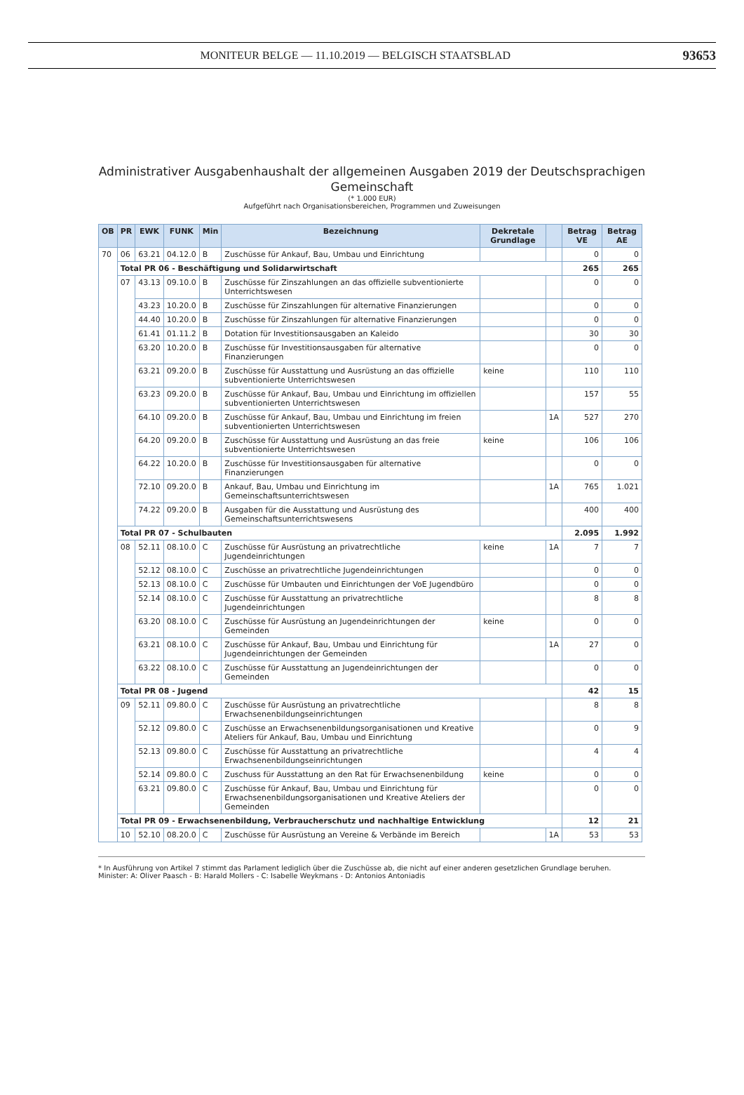MONITEUR BELGE — 11.10.2019 — BELGISCH STAATSBLAD
93653
Administrativer Ausgabenhaushalt der allgemeinen Ausgaben 2019 der Deutschsprachigen
Gemeinschaft
(* 1.000 EUR)
Aufgeführt nach Organisationsbereichen, Programmen und Zuweisungen
| OB | PR | EWK | FUNK | Min | Bezeichnung | Dekretale Grundlage | | Betrag VE | Betrag AE |
| --- | --- | --- | --- | --- | --- | --- | --- | --- | --- |
| 70 | 06 | 63.21 | 04.12.0 | B | Zuschüsse für Ankauf, Bau, Umbau und Einrichtung | | | 0 | 0 |
| | Total PR 06 - Beschäftigung und Solidarwirtschaft | | | | | | | 265 | 265 |
| | 07 | 43.13 | 09.10.0 | B | Zuschüsse für Zinszahlungen an das offizielle subventionierte Unterrichtswesen | | | 0 | 0 |
| | | 43.23 | 10.20.0 | B | Zuschüsse für Zinszahlungen für alternative Finanzierungen | | | 0 | 0 |
| | | 44.40 | 10.20.0 | B | Zuschüsse für Zinszahlungen für alternative Finanzierungen | | | 0 | 0 |
| | | 61.41 | 01.11.2 | B | Dotation für Investitionsausgaben an Kaleido | | | 30 | 30 |
| | | 63.20 | 10.20.0 | B | Zuschüsse für Investitionsausgaben für alternative Finanzierungen | | | 0 | 0 |
| | | 63.21 | 09.20.0 | B | Zuschüsse für Ausstattung und Ausrüstung an das offizielle subventionierte Unterrichtswesen | keine | | 110 | 110 |
| | | 63.23 | 09.20.0 | B | Zuschüsse für Ankauf, Bau, Umbau und Einrichtung im offiziellen subventionierten Unterrichtswesen | | | 157 | 55 |
| | | 64.10 | 09.20.0 | B | Zuschüsse für Ankauf, Bau, Umbau und Einrichtung im freien subventionierten Unterrichtswesen | | 1A | 527 | 270 |
| | | 64.20 | 09.20.0 | B | Zuschüsse für Ausstattung und Ausrüstung an das freie subventionierte Unterrichtswesen | keine | | 106 | 106 |
| | | 64.22 | 10.20.0 | B | Zuschüsse für Investitionsausgaben für alternative Finanzierungen | | | 0 | 0 |
| | | 72.10 | 09.20.0 | B | Ankauf, Bau, Umbau und Einrichtung im Gemeinschaftsunterrichtswesen | | 1A | 765 | 1.021 |
| | | 74.22 | 09.20.0 | B | Ausgaben für die Ausstattung und Ausrüstung des Gemeinschaftsunterrichtswesens | | | 400 | 400 |
| | Total PR 07 - Schulbauten | | | | | | | 2.095 | 1.992 |
| | 08 | 52.11 | 08.10.0 | C | Zuschüsse für Ausrüstung an privatrechtliche Jugendeinrichtungen | keine | 1A | 7 | 7 |
| | | 52.12 | 08.10.0 | C | Zuschüsse an privatrechtliche Jugendeinrichtungen | | | 0 | 0 |
| | | 52.13 | 08.10.0 | C | Zuschüsse für Umbauten und Einrichtungen der VoE Jugendbüro | | | 0 | 0 |
| | | 52.14 | 08.10.0 | C | Zuschüsse für Ausstattung an privatrechtliche Jugendeinrichtungen | | | 8 | 8 |
| | | 63.20 | 08.10.0 | C | Zuschüsse für Ausrüstung an Jugendeinrichtungen der Gemeinden | keine | | 0 | 0 |
| | | 63.21 | 08.10.0 | C | Zuschüsse für Ankauf, Bau, Umbau und Einrichtung für Jugendeinrichtungen der Gemeinden | | 1A | 27 | 0 |
| | | 63.22 | 08.10.0 | C | Zuschüsse für Ausstattung an Jugendeinrichtungen der Gemeinden | | | 0 | 0 |
| | Total PR 08 - Jugend | | | | | | | 42 | 15 |
| | 09 | 52.11 | 09.80.0 | C | Zuschüsse für Ausrüstung an privatrechtliche Erwachsenenbildungseinrichtungen | | | 8 | 8 |
| | | 52.12 | 09.80.0 | C | Zuschüsse an Erwachsenenbildungsorganisationen und Kreative Ateliers für Ankauf, Bau, Umbau und Einrichtung | | | 0 | 9 |
| | | 52.13 | 09.80.0 | C | Zuschüsse für Ausstattung an privatrechtliche Erwachsenenbildungseinrichtungen | | | 4 | 4 |
| | | 52.14 | 09.80.0 | C | Zuschuss für Ausstattung an den Rat für Erwachsenenbildung | keine | | 0 | 0 |
| | | 63.21 | 09.80.0 | C | Zuschüsse für Ankauf, Bau, Umbau und Einrichtung für Erwachsenenbildungsorganisationen und Kreative Ateliers der Gemeinden | | | 0 | 0 |
| | Total PR 09 - Erwachsenenbildung, Verbraucherschutz und nachhaltige Entwicklung | | | | | | | 12 | 21 |
| | 10 | 52.10 | 08.20.0 | C | Zuschüsse für Ausrüstung an Vereine & Verbände im Bereich | | 1A | 53 | 53 |
* In Ausführung von Artikel 7 stimmt das Parlament lediglich über die Zuschüsse ab, die nicht auf einer anderen gesetzlichen Grundlage beruhen.
Minister: A: Oliver Paasch - B: Harald Mollers - C: Isabelle Weykmans - D: Antonios Antoniadis